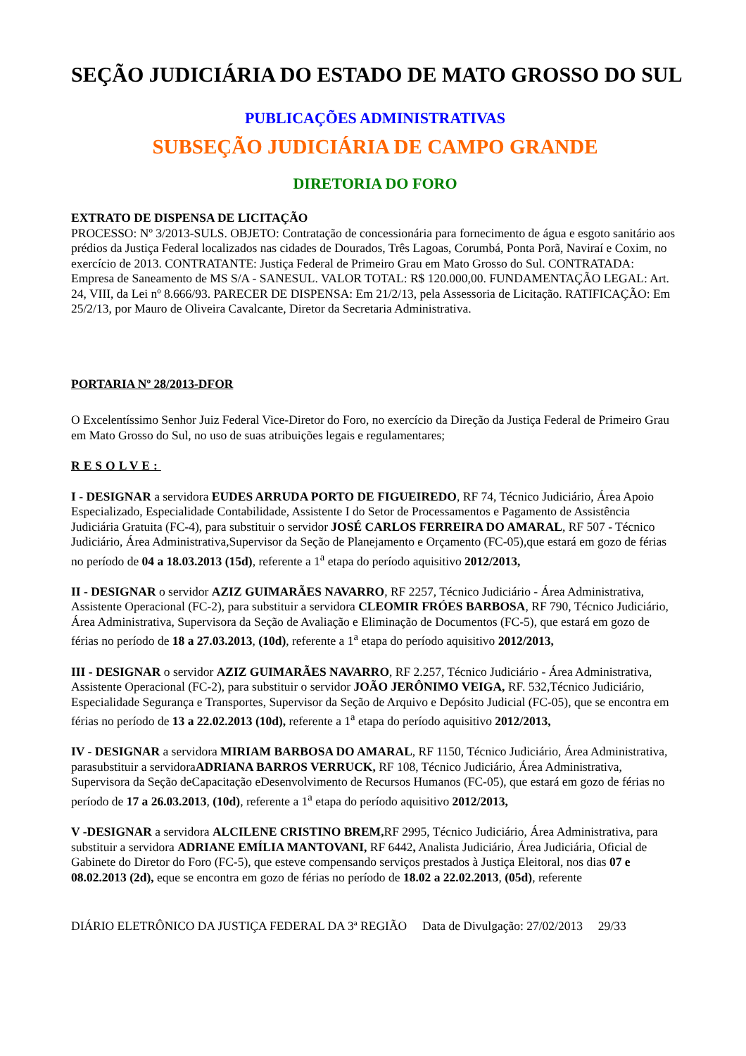SEÇÃO JUDICIÁRIA DO ESTADO DE MATO GROSSO DO SUL
PUBLICAÇÕES ADMINISTRATIVAS
SUBSEÇÃO JUDICIÁRIA DE CAMPO GRANDE
DIRETORIA DO FORO
EXTRATO DE DISPENSA DE LICITAÇÃO
PROCESSO: Nº 3/2013-SULS. OBJETO: Contratação de concessionária para fornecimento de água e esgoto sanitário aos prédios da Justiça Federal localizados nas cidades de Dourados, Três Lagoas, Corumbá, Ponta Porã, Naviraí e Coxim, no exercício de 2013. CONTRATANTE: Justiça Federal de Primeiro Grau em Mato Grosso do Sul. CONTRATADA: Empresa de Saneamento de MS S/A - SANESUL. VALOR TOTAL: R$ 120.000,00. FUNDAMENTAÇÃO LEGAL: Art. 24, VIII, da Lei nº 8.666/93. PARECER DE DISPENSA: Em 21/2/13, pela Assessoria de Licitação. RATIFICAÇÃO: Em 25/2/13, por Mauro de Oliveira Cavalcante, Diretor da Secretaria Administrativa.
PORTARIA Nº 28/2013-DFOR
O Excelentíssimo Senhor Juiz Federal Vice-Diretor do Foro, no exercício da Direção da Justiça Federal de Primeiro Grau em Mato Grosso do Sul, no uso de suas atribuições legais e regulamentares;
RESOLVE:
I - DESIGNAR a servidora EUDES ARRUDA PORTO DE FIGUEIREDO, RF 74, Técnico Judiciário, Área Apoio Especializado, Especialidade Contabilidade, Assistente I do Setor de Processamentos e Pagamento de Assistência Judiciária Gratuita (FC-4), para substituir o servidor JOSÉ CARLOS FERREIRA DO AMARAL, RF 507 - Técnico Judiciário, Área Administrativa,Supervisor da Seção de Planejamento e Orçamento (FC-05),que estará em gozo de férias no período de 04 a 18.03.2013 (15d), referente a 1<sup>a</sup> etapa do período aquisitivo 2012/2013,
II - DESIGNAR o servidor AZIZ GUIMARÃES NAVARRO, RF 2257, Técnico Judiciário - Área Administrativa, Assistente Operacional (FC-2), para substituir a servidora CLEOMIR FRÓES BARBOSA, RF 790, Técnico Judiciário, Área Administrativa, Supervisora da Seção de Avaliação e Eliminação de Documentos (FC-5), que estará em gozo de férias no período de 18 a 27.03.2013, (10d), referente a 1<sup>a</sup> etapa do período aquisitivo 2012/2013,
III - DESIGNAR o servidor AZIZ GUIMARÃES NAVARRO, RF 2.257, Técnico Judiciário - Área Administrativa, Assistente Operacional (FC-2), para substituir o servidor JOÃO JERÔNIMO VEIGA, RF. 532,Técnico Judiciário, Especialidade Segurança e Transportes, Supervisor da Seção de Arquivo e Depósito Judicial (FC-05), que se encontra em férias no período de 13 a 22.02.2013 (10d), referente a 1<sup>a</sup> etapa do período aquisitivo 2012/2013,
IV - DESIGNAR a servidora MIRIAM BARBOSA DO AMARAL, RF 1150, Técnico Judiciário, Área Administrativa, parasubstituir a servidoraADRIANA BARROS VERRUCK, RF 108, Técnico Judiciário, Área Administrativa, Supervisora da Seção deCapacitação eDesenvolvimento de Recursos Humanos (FC-05), que estará em gozo de férias no período de 17 a 26.03.2013, (10d), referente a 1<sup>a</sup> etapa do período aquisitivo 2012/2013,
V -DESIGNAR a servidora ALCILENE CRISTINO BREM, RF 2995, Técnico Judiciário, Área Administrativa, para substituir a servidora ADRIANE EMÍLIA MANTOVANI, RF 6442, Analista Judiciário, Área Judiciária, Oficial de Gabinete do Diretor do Foro (FC-5), que esteve compensando serviços prestados à Justiça Eleitoral, nos dias 07 e 08.02.2013 (2d), eque se encontra em gozo de férias no período de 18.02 a 22.02.2013, (05d), referente
DIÁRIO ELETRÔNICO DA JUSTIÇA FEDERAL DA 3ª REGIÃO Data de Divulgação: 27/02/2013 29/33